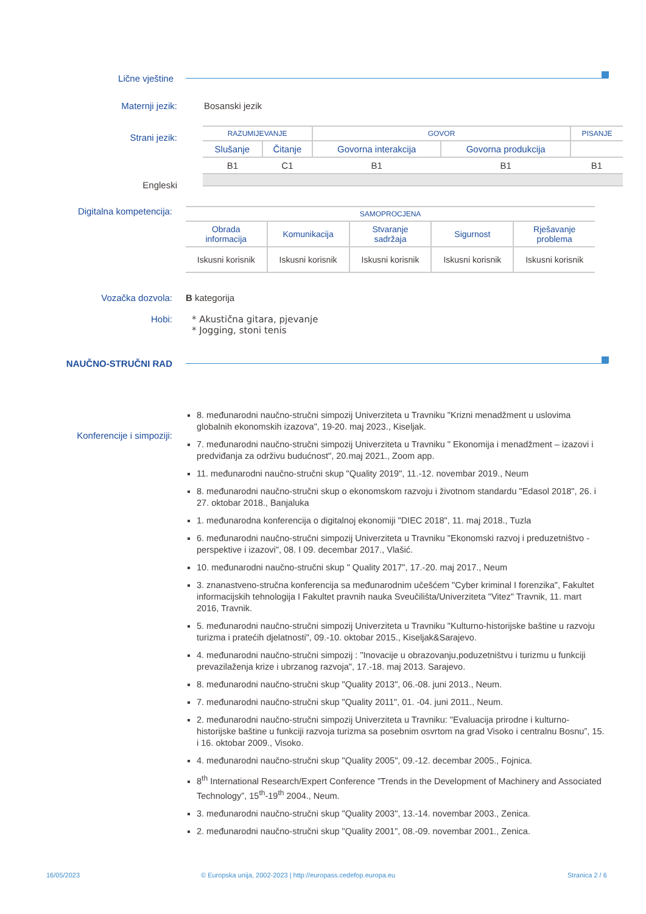Lične vještine
Maternji jezik: Bosanski jezik
Strani jezik:
Engleski
| RAZUMIJEVANJE | | GOVOR | | PISANJE |
| Slušanje | Čitanje | Govorna interakcija | Govorna produkcija | |
| B1 | C1 | B1 | B1 | B1 |
Digitalna kompetencija:
| SAMOPROCJENA | | | | |
| Obrada informacija | Komunikacija | Stvaranje sadržaja | Sigurnost | Rješavanje problema |
| Iskusni korisnik | Iskusni korisnik | Iskusni korisnik | Iskusni korisnik | Iskusni korisnik |
Vozačka dozvola: B kategorija
Hobi: * Akustična gitara, pjevanje
* Jogging, stoni tenis
NAUČNO-STRUČNI RAD
Konferencije i simpoziji:
8. međunarodni naučno-stručni simpozij Univerziteta u Travniku "Krizni menadžment u uslovima globalnih ekonomskih izazova", 19-20. maj 2023., Kiseljak.
7. međunarodni naučno-stručni simpozij Univerziteta u Travniku " Ekonomija i menadžment – izazovi i predviđanja za održivu budućnost", 20.maj 2021., Zoom app.
11. međunarodni naučno-stručni skup "Quality 2019", 11.-12. novembar 2019., Neum
8. međunarodni naučno-stručni skup o ekonomskom razvoju i životnom standardu "Edasol 2018", 26. i 27. oktobar 2018., Banjaluka
1. međunarodna konferencija o digitalnoj ekonomiji "DIEC 2018", 11. maj 2018., Tuzla
6. međunarodni naučno-stručni simpozij Univerziteta u Travniku "Ekonomski razvoj i preduzetništvo - perspektive i izazovi", 08. I 09. decembar 2017., Vlašić.
10. međunarodni naučno-stručni skup " Quality 2017", 17.-20. maj 2017., Neum
3. znanastveno-stručna konferencija sa međunarodnim učešćem "Cyber kriminal I forenzika", Fakultet informacijskih tehnologija I Fakultet pravnih nauka Sveučilišta/Univerziteta "Vitez" Travnik, 11. mart 2016, Travnik.
5. međunarodni naučno-stručni simpozij Univerziteta u Travniku "Kulturno-historijske baštine u razvoju turizma i pratećih djelatnosti", 09.-10. oktobar 2015., Kiseljak&Sarajevo.
4. međunarodni naučno-stručni simpozij : "Inovacije u obrazovanju,poduzetništvu i turizmu u funkciji prevazilaženja krize i ubrzanog razvoja", 17.-18. maj 2013. Sarajevo.
8. međunarodni naučno-stručni skup "Quality 2013", 06.-08. juni 2013., Neum.
7. međunarodni naučno-stručni skup "Quality 2011", 01. -04. juni 2011., Neum.
2. međunarodni naučno-stručni simpozij Univerziteta u Travniku: "Evaluacija prirodne i kulturno-historijske baštine u funkciji razvoja turizma sa posebnim osvrtom na grad Visoko i centralnu Bosnu”, 15. i 16. oktobar 2009., Visoko.
4. međunarodni naučno-stručni skup "Quality 2005", 09.-12. decembar 2005., Fojnica.
8<sup>th</sup> International Research/Expert Conference ”Trends in the Development of Machinery and Associated Technology”, 15<sup>th</sup>-19<sup>th</sup> 2004., Neum.
3. međunarodni naučno-stručni skup "Quality 2003", 13.-14. novembar 2003., Zenica.
2. međunarodni naučno-stručni skup "Quality 2001", 08.-09. novembar 2001., Zenica.
16/05/2023
© Europska unija, 2002-2023 | http://europass.cedefop.europa.eu
Stranica 2 / 6